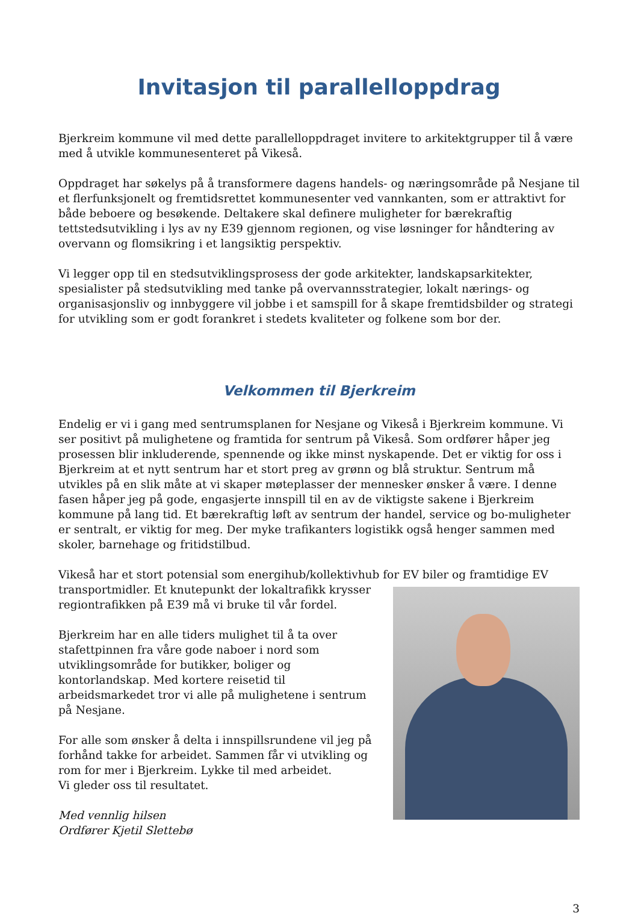Invitasjon til parallelloppdrag
Bjerkreim kommune vil med dette parallelloppdraget invitere to arkitektgrupper til å være med å utvikle kommunesenteret på Vikeså.
Oppdraget har søkelys på å transformere dagens handels- og næringsområde på Nesjane til et flerfunksjonelt og fremtidsrettet kommunesenter ved vannkanten, som er attraktivt for både beboere og besøkende. Deltakere skal definere muligheter for bærekraftig tettstedsutvikling i lys av ny E39 gjennom regionen, og vise løsninger for håndtering av overvann og flomsikring i et langsiktig perspektiv.
Vi legger opp til en stedsutviklingsprosess der gode arkitekter, landskapsarkitekter, spesialister på stedsutvikling med tanke på overvannsstrategier, lokalt nærings- og organisasjonsliv og innbyggere vil jobbe i et samspill for å skape fremtidsbilder og strategi for utvikling som er godt forankret i stedets kvaliteter og folkene som bor der.
Velkommen til Bjerkreim
Endelig er vi i gang med sentrumsplanen for Nesjane og Vikeså i Bjerkreim kommune. Vi ser positivt på mulighetene og framtida for sentrum på Vikeså. Som ordfører håper jeg prosessen blir inkluderende, spennende og ikke minst nyskapende. Det er viktig for oss i Bjerkreim at et nytt sentrum har et stort preg av grønn og blå struktur. Sentrum må utvikles på en slik måte at vi skaper møteplasser der mennesker ønsker å være. I denne fasen håper jeg på gode, engasjerte innspill til en av de viktigste sakene i Bjerkreim kommune på lang tid. Et bærekraftig løft av sentrum der handel, service og bo-muligheter er sentralt, er viktig for meg. Der myke trafikanters logistikk også henger sammen med skoler, barnehage og fritidstilbud.
Vikeså har et stort potensial som energihub/kollektivhub for EV biler og framtidige EV
transportmidler. Et knutepunkt der lokaltrafikk krysser regiontrafikken på E39 må vi bruke til vår fordel.
Bjerkreim har en alle tiders mulighet til å ta over stafettpinnen fra våre gode naboer i nord som utviklingsområde for butikker, boliger og kontorlandskap. Med kortere reisetid til arbeidsmarkedet tror vi alle på mulighetene i sentrum på Nesjane.
For alle som ønsker å delta i innspillsrundene vil jeg på forhånd takke for arbeidet. Sammen får vi utvikling og rom for mer i Bjerkreim. Lykke til med arbeidet.
Vi gleder oss til resultatet.
Med vennlig hilsen
Ordfører Kjetil Slettebø
3